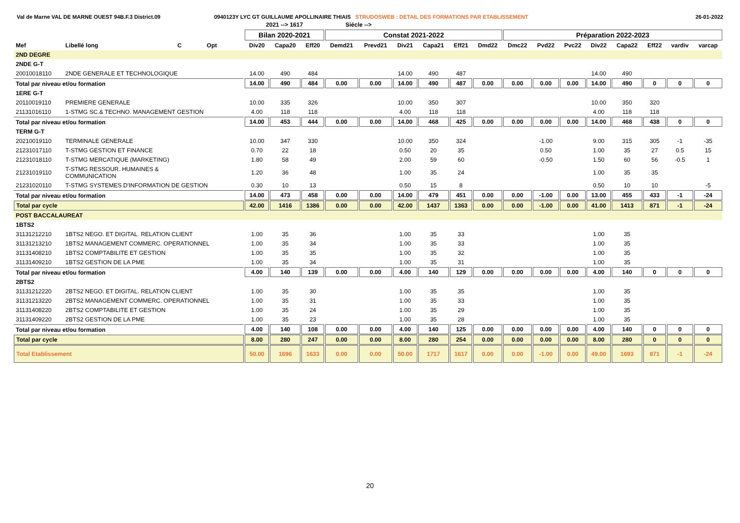Val de Marne VAL DE MARNE OUEST 94B.F.3 District.09 0940123Y LYC GT GUILLAUME APOLLINAIRE THIAIS STRUDOSWEB : DETAIL DES FORMATIONS PAR ETABLISSEMENT
26-01-2022
| | | | | | 2021 --> 1617 | | | Siécle --> | | | | | | | | | | | | | |
| --- | --- | --- | --- | --- | --- | --- | --- | --- | --- | --- | --- | --- | --- | --- | --- | --- | --- | --- | --- | --- | --- |
| | | | | | Bilan 2020-2021 | | | Constat 2021-2022 | | | | | | Préparation 2022-2023 | | | | | | | |
| Mef | Libellé long | C | Opt | | Div20 | Capa20 | Eff20 | Demd21 | Prevd21 | Div21 | Capa21 | Eff21 | Dmd22 | Dmc22 | Pvd22 | Pvc22 | Div22 | Capa22 | Eff22 | vardiv | varcap |
| 2ND DEGRE | | | | | | | | | | | | | | | | | | | | | |
| 2NDE G-T | | | | | | | | | | | | | | | | | | | | | |
| 20010018110 | 2NDE GENERALE ET TECHNOLOGIQUE | | | | 14.00 | 490 | 484 | | | 14.00 | 490 | 487 | | | | | 14.00 | 490 | | | |
| Total par niveau et/ou formation | | | | | 14.00 | 490 | 484 | 0.00 | 0.00 | 14.00 | 490 | 487 | 0.00 | 0.00 | 0.00 | 0.00 | 14.00 | 490 | 0 | 0 | 0 |
| 1ERE G-T | | | | | | | | | | | | | | | | | | | | | |
| 20110019110 | PREMIERE GENERALE | | | | 10.00 | 335 | 326 | | | 10.00 | 350 | 307 | | | | | 10.00 | 350 | 320 | | |
| 21131016110 | 1-STMG SC.& TECHNO. MANAGEMENT GESTION | | | | 4.00 | 118 | 118 | | | 4.00 | 118 | 118 | | | | | 4.00 | 118 | 118 | | |
| Total par niveau et/ou formation | | | | | 14.00 | 453 | 444 | 0.00 | 0.00 | 14.00 | 468 | 425 | 0.00 | 0.00 | 0.00 | 0.00 | 14.00 | 468 | 438 | 0 | 0 |
| TERM G-T | | | | | | | | | | | | | | | | | | | | | |
| 20210019110 | TERMINALE GENERALE | | | | 10.00 | 347 | 330 | | | 10.00 | 350 | 324 | | | -1.00 | | 9.00 | 315 | 305 | -1 | -35 |
| 21231017110 | T-STMG GESTION ET FINANCE | | | | 0.70 | 22 | 18 | | | 0.50 | 20 | 35 | | | 0.50 | | 1.00 | 35 | 27 | 0.5 | 15 |
| 21231018110 | T-STMG MERCATIQUE (MARKETING) | | | | 1.80 | 58 | 49 | | | 2.00 | 59 | 60 | | | -0.50 | | 1.50 | 60 | 56 | -0.5 | 1 |
| 21231019110 | T-STMG RESSOUR. HUMAINES & COMMUNICATION | | | | 1.20 | 36 | 48 | | | 1.00 | 35 | 24 | | | | | 1.00 | 35 | 35 | | |
| 21231020110 | T-STMG SYSTEMES D'INFORMATION DE GESTION | | | | 0.30 | 10 | 13 | | | 0.50 | 15 | 8 | | | | | 0.50 | 10 | 10 | | -5 |
| Total par niveau et/ou formation | | | | | 14.00 | 473 | 458 | 0.00 | 0.00 | 14.00 | 479 | 451 | 0.00 | 0.00 | -1.00 | 0.00 | 13.00 | 455 | 433 | -1 | -24 |
| Total par cycle | | | | | 42.00 | 1416 | 1386 | 0.00 | 0.00 | 42.00 | 1437 | 1363 | 0.00 | 0.00 | -1.00 | 0.00 | 41.00 | 1413 | 871 | -1 | -24 |
| POST BACCALAUREAT | | | | | | | | | | | | | | | | | | | | | |
| 1BTS2 | | | | | | | | | | | | | | | | | | | | | |
| 31131212210 | 1BTS2 NEGO. ET DIGITAL. RELATION CLIENT | | | | 1.00 | 35 | 36 | | | 1.00 | 35 | 33 | | | | | 1.00 | 35 | | | |
| 31131213210 | 1BTS2 MANAGEMENT COMMERC. OPERATIONNEL | | | | 1.00 | 35 | 34 | | | 1.00 | 35 | 33 | | | | | 1.00 | 35 | | | |
| 31131408210 | 1BTS2 COMPTABILITE ET GESTION | | | | 1.00 | 35 | 35 | | | 1.00 | 35 | 32 | | | | | 1.00 | 35 | | | |
| 31131409210 | 1BTS2 GESTION DE LA PME | | | | 1.00 | 35 | 34 | | | 1.00 | 35 | 31 | | | | | 1.00 | 35 | | | |
| Total par niveau et/ou formation | | | | | 4.00 | 140 | 139 | 0.00 | 0.00 | 4.00 | 140 | 129 | 0.00 | 0.00 | 0.00 | 0.00 | 4.00 | 140 | 0 | 0 | 0 |
| 2BTS2 | | | | | | | | | | | | | | | | | | | | | |
| 31131212220 | 2BTS2 NEGO. ET DIGITAL. RELATION CLIENT | | | | 1.00 | 35 | 30 | | | 1.00 | 35 | 35 | | | | | 1.00 | 35 | | | |
| 31131213220 | 2BTS2 MANAGEMENT COMMERC. OPERATIONNEL | | | | 1.00 | 35 | 31 | | | 1.00 | 35 | 33 | | | | | 1.00 | 35 | | | |
| 31131408220 | 2BTS2 COMPTABILITE ET GESTION | | | | 1.00 | 35 | 24 | | | 1.00 | 35 | 29 | | | | | 1.00 | 35 | | | |
| 31131409220 | 2BTS2 GESTION DE LA PME | | | | 1.00 | 35 | 23 | | | 1.00 | 35 | 28 | | | | | 1.00 | 35 | | | |
| Total par niveau et/ou formation | | | | | 4.00 | 140 | 108 | 0.00 | 0.00 | 4.00 | 140 | 125 | 0.00 | 0.00 | 0.00 | 0.00 | 4.00 | 140 | 0 | 0 | 0 |
| Total par cycle | | | | | 8.00 | 280 | 247 | 0.00 | 0.00 | 8.00 | 280 | 254 | 0.00 | 0.00 | 0.00 | 0.00 | 8.00 | 280 | 0 | 0 | 0 |
| Total Etablissement | | | | | 50.00 | 1696 | 1633 | 0.00 | 0.00 | 50.00 | 1717 | 1617 | 0.00 | 0.00 | -1.00 | 0.00 | 49.00 | 1693 | 871 | -1 | -24 |
20